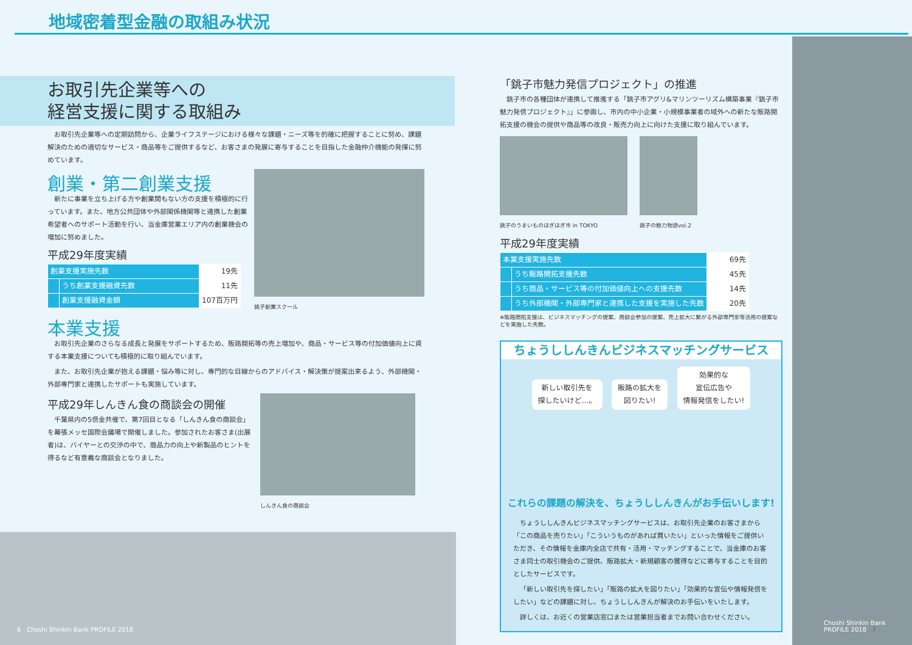地域密着型金融の取組み状況
お取引先企業等への
経営支援に関する取組み
お取引先企業等への定期訪問から、企業ライフステージにおける様々な課題・ニーズ等を的確に把握することに努め、課題解決のための適切なサービス・商品等をご提供するなど、お客さまの発展に寄与することを目指した金融仲介機能の発揮に努めています。
創業・第二創業支援
新たに事業を立ち上げる方や創業間もない方の支援を積極的に行っています。また、地方公共団体や外部関係機関等と連携した創業希望者へのサポート活動を行い、当金庫営業エリア内の創業機会の増加に努めました。
平成29年度実績
| 創業支援実施先数 | | 19先 |
| | うち創業支援融資先数 | 11先 |
| | 創業支援融資金額 | 107百万円 |
銚子創業スクール
本業支援
お取引先企業のさらなる成長と発展をサポートするため、販路開拓等の売上増加や、商品・サービス等の付加価値向上に資する本業支援についても積極的に取り組んでいます。
また、お取引先企業が抱える課題・悩み等に対し、専門的な目線からのアドバイス・解決策が提案出来るよう、外部機関・外部専門家と連携したサポートも実施しています。
平成29年しんきん食の商談会の開催
千葉県内の5信金共催で、第7回目となる「しんきん食の商談会」を幕張メッセ国際会議場で開催しました。参加されたお客さま(出展者)は、バイヤーとの交渉の中で、商品力の向上や新製品のヒントを得るなど有意義な商談会となりました。
しんきん食の商談会
「銚子市魅力発信プロジェクト」の推進
銚子市の各種団体が連携して推進する「銚子市アグリ&マリンツーリズム構築事業『銚子市魅力発信プロジェクト』」に参画し、市内の中小企業・小規模事業者の域外への新たな販路開拓支援の機会の提供や商品等の改良・販売力向上に向けた支援に取り組んでいます。
銚子のうまいものほぎほぎ市 in TOKYO
銚子の魅力物語vol.2
平成29年度実績
| 本業支援実施先数 | | 69先 |
| | うち販路開拓支援先数 | 45先 |
| | うち商品・サービス等の付加価値向上への支援先数 | 14先 |
| | うち外部機関・外部専門家と連携した支援を実施した先数 | 20先 |
※販路開拓支援は、ビジネスマッチングの提案、商談会参加の提案、売上拡大に繋がる外部専門家等活用の提案などを実施した先数。
ちょうししんきんビジネスマッチングサービス
新しい取引先を
探したいけど…。 販路の拡大を
図りたい! 効果的な
宣伝広告や
情報発信をしたい!
これらの課題の解決を、ちょうししんきんがお手伝いします!
ちょうししんきんビジネスマッチングサービスは、お取引先企業のお客さまから「この商品を売りたい」「こういうものがあれば買いたい」といった情報をご提供いただき、その情報を金庫内全店で共有・活用・マッチングすることで、当金庫のお客さま同士の取引機会のご提供、販路拡大・新規顧客の獲得などに寄与することを目的としたサービスです。
「新しい取引先を探したい」「販路の拡大を図りたい」「効果的な宣伝や情報発信をしたい」などの課題に対し、ちょうししんきんが解決のお手伝いをいたします。
詳しくは、お近くの営業店窓口または営業担当者までお問い合わせください。
6 Choshi Shinkin Bank PROFILE 2018
Choshi Shinkin Bank PROFILE 2018 7